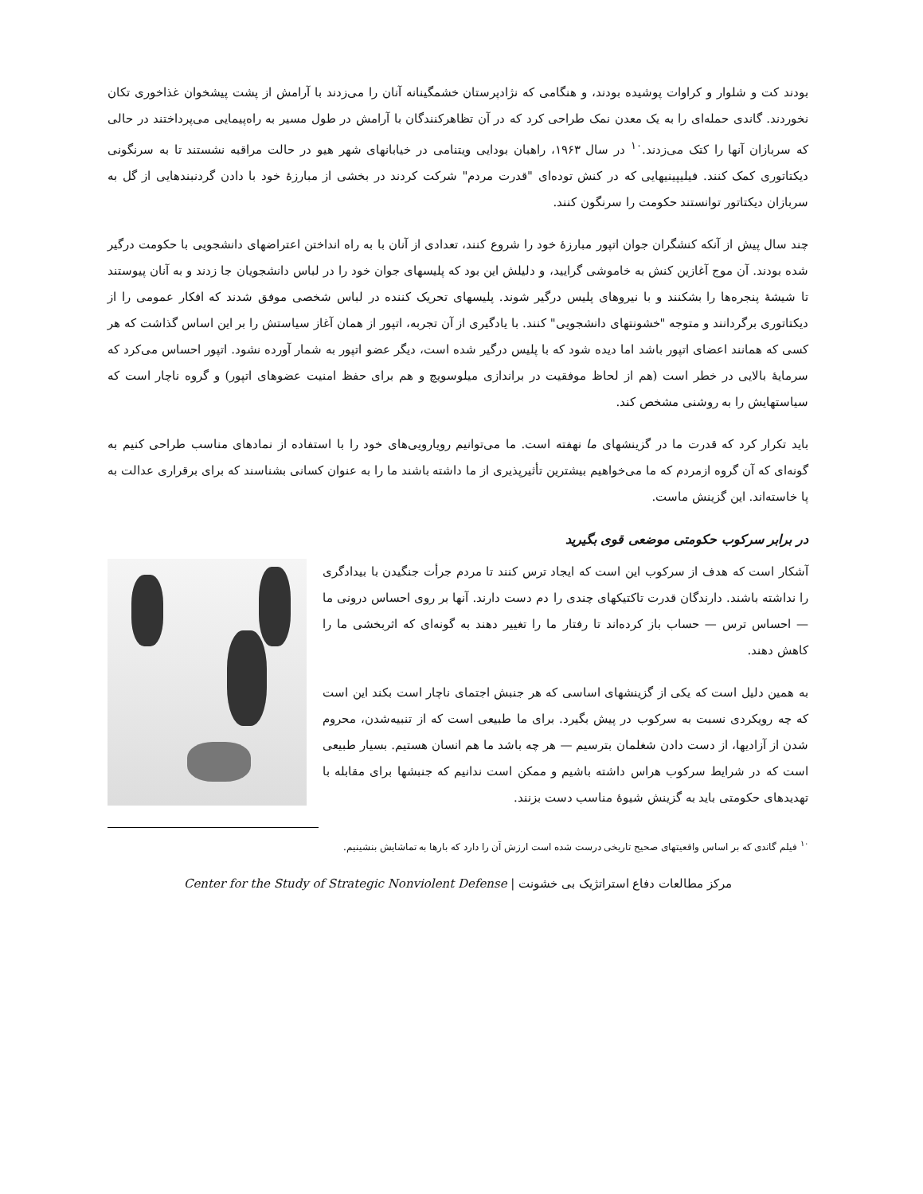بودند کت و شلوار و کراوات پوشیده بودند، و هنگامی که نژادپرستان خشمگینانه آنان را می‌زدند با آرامش از پشت پیشخوان غذاخوری تکان نخوردند. گاندی حمله‌ای را به یک معدن نمک طراحی کرد که در آن تظاهرکنندگان با آرامش در طول مسیر به راه‌پیمایی می‌پرداختند در حالی که سربازان آنها را کتک می‌زدند.<sup>۱۰</sup> در سال ۱۹۶۳، راهبان بودایی ویتنامی در خیابانهای شهر هیو در حالت مراقبه نشستند تا به سرنگونی دیکتاتوری کمک کنند. فیلیپینیهایی که در کنش توده‌ای "قدرت مردم" شرکت کردند در بخشی از مبارزهٔ خود با دادن گردنبندهایی از گل به سربازان دیکتاتور توانستند حکومت را سرنگون کنند.
چند سال پیش از آنکه کنشگران جوان اتپور مبارزهٔ خود را شروع کنند، تعدادی از آنان با به راه انداختن اعتراضهای دانشجویی با حکومت درگیر شده بودند. آن موج آغازین کنش به خاموشی گرایید، و دلیلش این بود که پلیسهای جوان خود را در لباس دانشجویان جا زدند و به آنان پیوستند تا شیشهٔ پنجره‌ها را بشکنند و با نیروهای پلیس درگیر شوند. پلیسهای تحریک کننده در لباس شخصی موفق شدند که افکار عمومی را از دیکتاتوری برگردانند و متوجه "خشونتهای دانشجویی" کنند. با یادگیری از آن تجربه، اتپور از همان آغاز سیاستش را بر این اساس گذاشت که هر کسی که همانند اعضای اتپور باشد اما دیده شود که با پلیس درگیر شده است، دیگر عضو اتپور به شمار آورده نشود. اتپور احساس می‌کرد که سرمایهٔ بالایی در خطر است (هم از لحاظ موفقیت در براندازی میلوسویچ و هم برای حفظ امنیت عضوهای اتپور) و گروه ناچار است که سیاستهایش را به روشنی مشخص کند.
باید تکرار کرد که قدرت ما در گزینشهای ما نهفته است. ما می‌توانیم رویارویی‌های خود را با استفاده از نمادهای مناسب طراحی کنیم به گونه‌ای که آن گروه ازمردم که ما می‌خواهیم بیشترین تأثیرپذیری از ما داشته باشند ما را به عنوان کسانی بشناسند که برای برقراری عدالت به پا خاسته‌اند. این گزینش ماست.
در برابر سرکوب حکومتی موضعی قوی بگیرید
آشکار است که هدف از سرکوب این است که ایجاد ترس کنند تا مردم جرأت جنگیدن با بیدادگری را نداشته باشند. دارندگان قدرت تاکتیکهای چندی را دم دست دارند. آنها بر روی احساس درونی ما — احساس ترس — حساب باز کرده‌اند تا رفتار ما را تغییر دهند به گونه‌ای که اثربخشی ما را کاهش دهند.
به همین دلیل است که یکی از گزینشهای اساسی که هر جنبش اجتمای ناچار است بکند این است که چه رویکردی نسبت به سرکوب در پیش بگیرد. برای ما طبیعی است که از تنبیه‌شدن، محروم شدن از آزادیها، از دست دادن شغلمان بترسیم — هر چه باشد ما هم انسان هستیم. بسیار طبیعی است که در شرایط سرکوب هراس داشته باشیم و ممکن است ندانیم که جنبشها برای مقابله با تهدیدهای حکومتی باید به گزینش شیوهٔ مناسب دست بزنند.
<sup>۱۰</sup> فیلم گاندی که بر اساس واقعیتهای صحیح تاریخی درست شده است ارزش آن را دارد که بارها به تماشایش بنشینیم.
مرکز مطالعات دفاع استراتژیک بی خشونت | Center for the Study of Strategic Nonviolent Defense